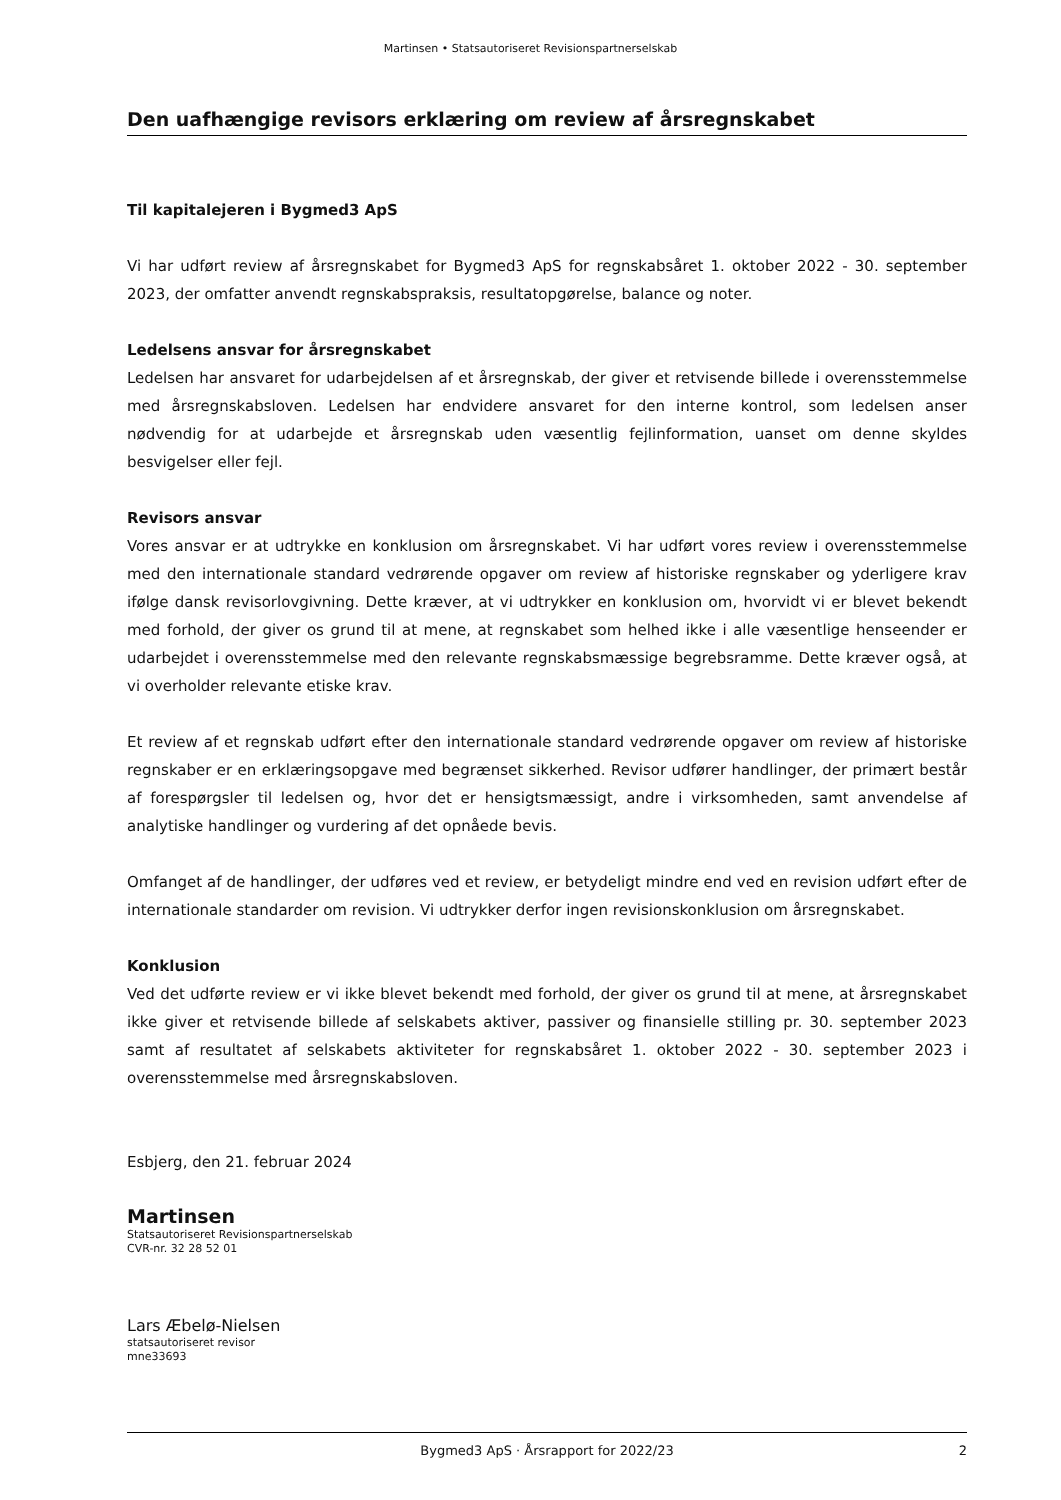Martinsen • Statsautoriseret Revisionspartnerselskab
Den uafhængige revisors erklæring om review af årsregnskabet
Til kapitalejeren i Bygmed3 ApS
Vi har udført review af årsregnskabet for Bygmed3 ApS for regnskabsåret 1. oktober 2022 - 30. september 2023, der omfatter anvendt regnskabspraksis, resultatopgørelse, balance og noter.
Ledelsens ansvar for årsregnskabet
Ledelsen har ansvaret for udarbejdelsen af et årsregnskab, der giver et retvisende billede i overensstemmelse med årsregnskabsloven. Ledelsen har endvidere ansvaret for den interne kontrol, som ledelsen anser nødvendig for at udarbejde et årsregnskab uden væsentlig fejlinformation, uanset om denne skyldes besvigelser eller fejl.
Revisors ansvar
Vores ansvar er at udtrykke en konklusion om årsregnskabet. Vi har udført vores review i overensstemmelse med den internationale standard vedrørende opgaver om review af historiske regnskaber og yderligere krav ifølge dansk revisorlovgivning. Dette kræver, at vi udtrykker en konklusion om, hvorvidt vi er blevet bekendt med forhold, der giver os grund til at mene, at regnskabet som helhed ikke i alle væsentlige henseender er udarbejdet i overensstemmelse med den relevante regnskabsmæssige begrebsramme. Dette kræver også, at vi overholder relevante etiske krav.
Et review af et regnskab udført efter den internationale standard vedrørende opgaver om review af historiske regnskaber er en erklæringsopgave med begrænset sikkerhed. Revisor udfører handlinger, der primært består af forespørgsler til ledelsen og, hvor det er hensigtsmæssigt, andre i virksomheden, samt anvendelse af analytiske handlinger og vurdering af det opnåede bevis.
Omfanget af de handlinger, der udføres ved et review, er betydeligt mindre end ved en revision udført efter de internationale standarder om revision. Vi udtrykker derfor ingen revisionskonklusion om årsregnskabet.
Konklusion
Ved det udførte review er vi ikke blevet bekendt med forhold, der giver os grund til at mene, at årsregnskabet ikke giver et retvisende billede af selskabets aktiver, passiver og finansielle stilling pr. 30. september 2023 samt af resultatet af selskabets aktiviteter for regnskabsåret 1. oktober 2022 - 30. september 2023 i overensstemmelse med årsregnskabsloven.
Esbjerg, den 21. februar 2024
Martinsen
Statsautoriseret Revisionspartnerselskab
CVR-nr. 32 28 52 01
Lars Æbelø-Nielsen
statsautoriseret revisor
mne33693
Bygmed3 ApS · Årsrapport for 2022/23 2